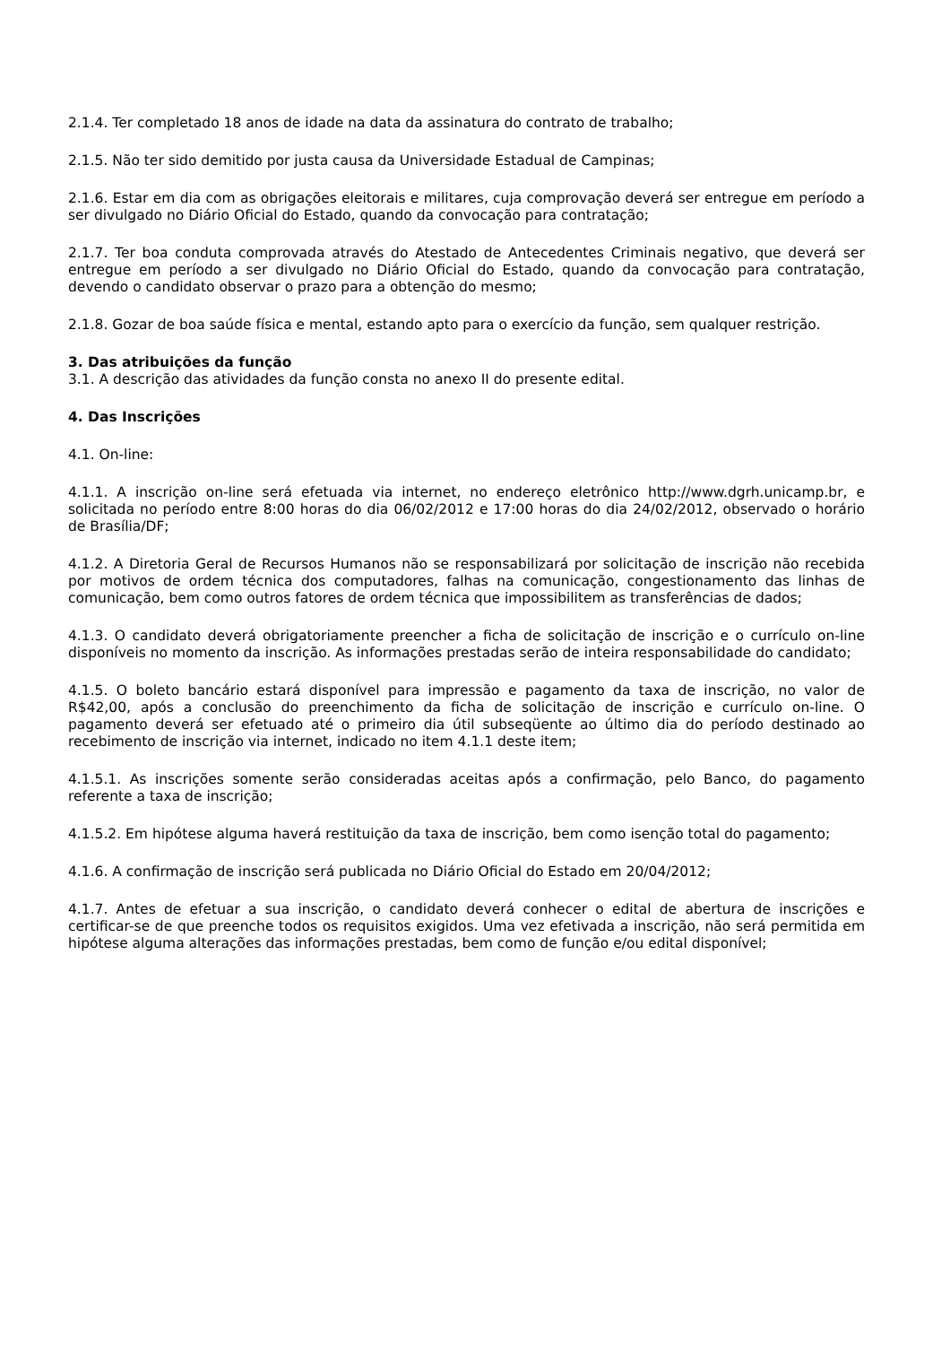2.1.4. Ter completado 18 anos de idade na data da assinatura do contrato de trabalho;
2.1.5. Não ter sido demitido por justa causa da Universidade Estadual de Campinas;
2.1.6. Estar em dia com as obrigações eleitorais e militares, cuja comprovação deverá ser entregue em período a ser divulgado no Diário Oficial do Estado, quando da convocação para contratação;
2.1.7. Ter boa conduta comprovada através do Atestado de Antecedentes Criminais negativo, que deverá ser entregue em período a ser divulgado no Diário Oficial do Estado, quando da convocação para contratação, devendo o candidato observar o prazo para a obtenção do mesmo;
2.1.8. Gozar de boa saúde física e mental, estando apto para o exercício da função, sem qualquer restrição.
3. Das atribuições da função
3.1. A descrição das atividades da função consta no anexo II do presente edital.
4. Das Inscrições
4.1. On-line:
4.1.1. A inscrição on-line será efetuada via internet, no endereço eletrônico http://www.dgrh.unicamp.br, e solicitada no período entre 8:00 horas do dia 06/02/2012 e 17:00 horas do dia 24/02/2012, observado o horário de Brasília/DF;
4.1.2. A Diretoria Geral de Recursos Humanos não se responsabilizará por solicitação de inscrição não recebida por motivos de ordem técnica dos computadores, falhas na comunicação, congestionamento das linhas de comunicação, bem como outros fatores de ordem técnica que impossibilitem as transferências de dados;
4.1.3. O candidato deverá obrigatoriamente preencher a ficha de solicitação de inscrição e o currículo on-line disponíveis no momento da inscrição. As informações prestadas serão de inteira responsabilidade do candidato;
4.1.5. O boleto bancário estará disponível para impressão e pagamento da taxa de inscrição, no valor de R$42,00, após a conclusão do preenchimento da ficha de solicitação de inscrição e currículo on-line. O pagamento deverá ser efetuado até o primeiro dia útil subseqüente ao último dia do período destinado ao recebimento de inscrição via internet, indicado no item 4.1.1 deste item;
4.1.5.1. As inscrições somente serão consideradas aceitas após a confirmação, pelo Banco, do pagamento referente a taxa de inscrição;
4.1.5.2. Em hipótese alguma haverá restituição da taxa de inscrição, bem como isenção total do pagamento;
4.1.6. A confirmação de inscrição será publicada no Diário Oficial do Estado em 20/04/2012;
4.1.7. Antes de efetuar a sua inscrição, o candidato deverá conhecer o edital de abertura de inscrições e certificar-se de que preenche todos os requisitos exigidos. Uma vez efetivada a inscrição, não será permitida em hipótese alguma alterações das informações prestadas, bem como de função e/ou edital disponível;